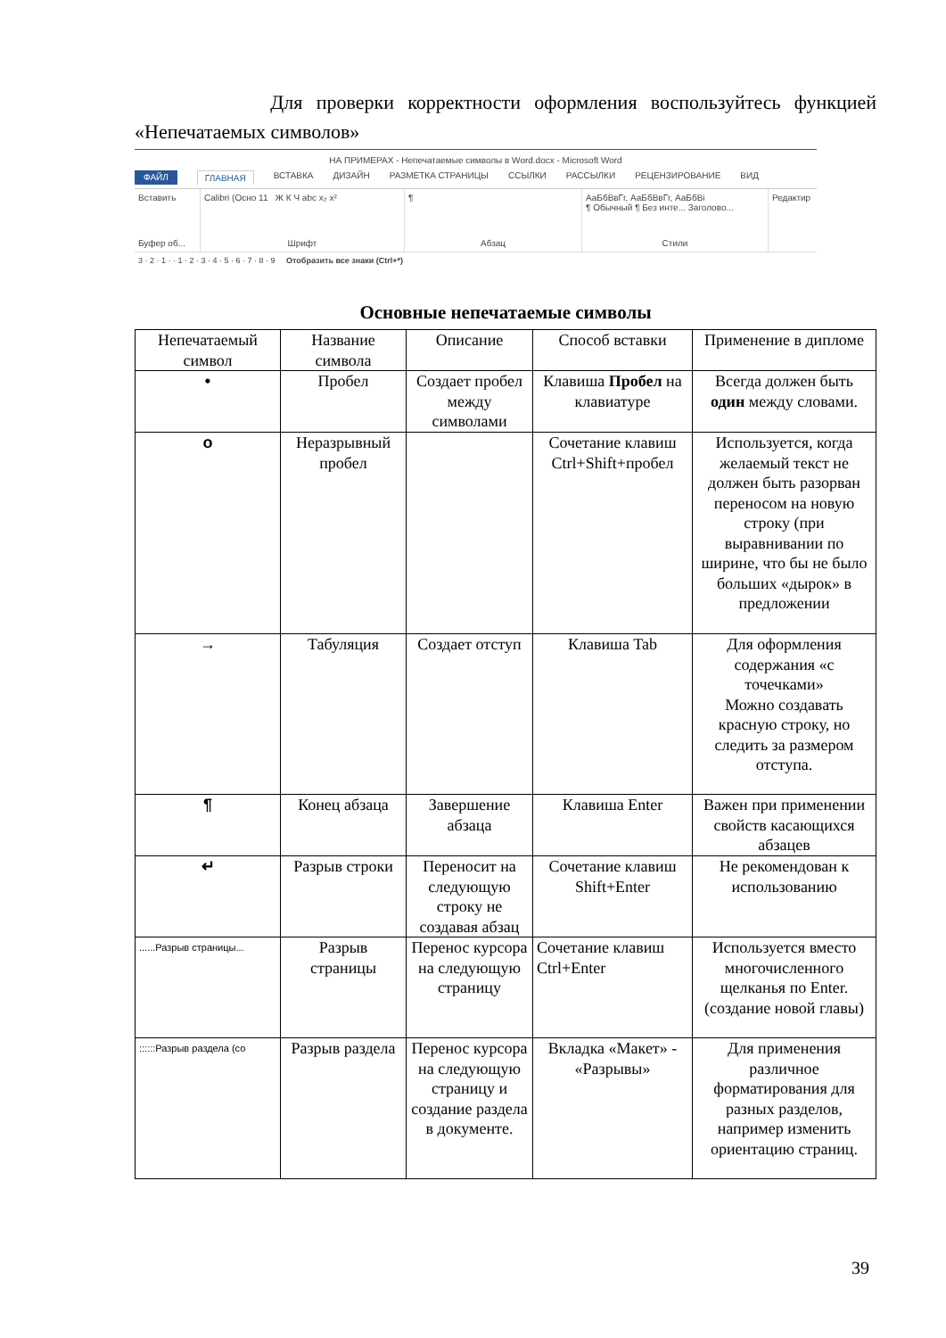Для проверки корректности оформления воспользуйтесь функцией «Непечатаемых символов»
НА ПРИМЕРАХ - Непечатаемые символы в Word.docx - Microsoft Word
ФАЙЛ ГЛАВНАЯ ВСТАВКА ДИЗАЙН РАЗМЕТКА СТРАНИЦЫ ССЫЛКИ РАССЫЛКИ РЕЦЕНЗИРОВАНИЕ ВИД
Вставить
Буфер об...
Calibri (Осно 11 Ж К Ч abc x₂ x²
Шрифт
¶
Абзац
АаБбВвГг, АаБбВвГг, АаБбВі
¶ Обычный ¶ Без инте... Заголово...
Стили
Редактир
3 · 2 · 1 · · 1 · 2 · 3 · 4 · 5 · 6 · 7 · 8 · 9 Отобразить все знаки (Ctrl+*)
Основные непечатаемые символы
| Непечатаемый символ | Название символа | Описание | Способ вставки | Применение в дипломе |
| --- | --- | --- | --- | --- |
| • | Пробел | Создает пробел между символами | Клавиша Пробел на клавиатуре | Всегда должен быть один между словами. |
| o | Неразрывный пробел | | Сочетание клавиш Ctrl+Shift+пробел | Используется, когда желаемый текст не должен быть разорван переносом на новую строку (при выравнивании по ширине, что бы не было больших «дырок» в предложении |
| → | Табуляция | Создает отступ | Клавиша Tab | Для оформления содержания «с точечками» Можно создавать красную строку, но следить за размером отступа. |
| ¶ | Конец абзаца | Завершение абзаца | Клавиша Enter | Важен при применении свойств касающихся абзацев |
| ↵ | Разрыв строки | Переносит на следующую строку не создавая абзац | Сочетание клавиш Shift+Enter | Не рекомендован к использованию |
| ......Разрыв страницы... | Разрыв страницы | Перенос курсора на следующую страницу | Сочетание клавиш Ctrl+Enter | Используется вместо многочисленного щелканья по Enter. (создание новой главы) |
| ::::::Разрыв раздела (со | Разрыв раздела | Перенос курсора на следующую страницу и создание раздела в документе. | Вкладка «Макет» - «Разрывы» | Для применения различное форматирования для разных разделов, например изменить ориентацию страниц. |
39